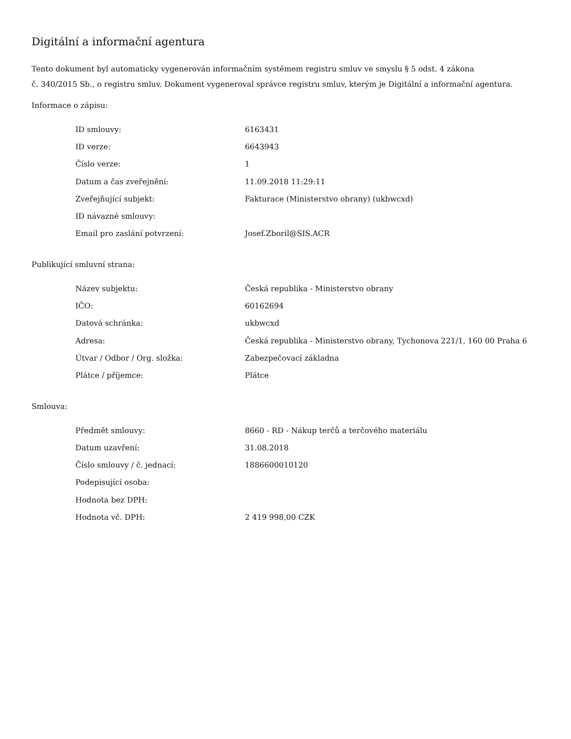Digitální a informační agentura
Tento dokument byl automaticky vygenerován informačním systémem registru smluv ve smyslu § 5 odst. 4 zákona
č. 340/2015 Sb., o registru smluv. Dokument vygeneroval správce registru smluv, kterým je Digitální a informační agentura.
Informace o zápisu:
| ID smlouvy: | 6163431 |
| ID verze: | 6643943 |
| Číslo verze: | 1 |
| Datum a čas zveřejnění: | 11.09.2018 11:29:11 |
| Zveřejňující subjekt: | Fakturace (Ministerstvo obrany) (ukbwcxd) |
| ID návazné smlouvy: | |
| Email pro zaslání potvrzení: | Josef.Zboril@SIS.ACR |
Publikující smluvní strana:
| Název subjektu: | Česká republika - Ministerstvo obrany |
| IČO: | 60162694 |
| Datová schránka: | ukbwcxd |
| Adresa: | Česká republika - Ministerstvo obrany, Tychonova 221/1, 160 00 Praha 6 |
| Útvar / Odbor / Org. složka: | Zabezpečovací základna |
| Plátce / příjemce: | Plátce |
Smlouva:
| Předmět smlouvy: | 8660 - RD - Nákup terčů a terčového materiálu |
| Datum uzavření: | 31.08.2018 |
| Číslo smlouvy / č. jednací: | 1886600010120 |
| Podepisující osoba: | |
| Hodnota bez DPH: | |
| Hodnota vč. DPH: | 2 419 998,00 CZK |